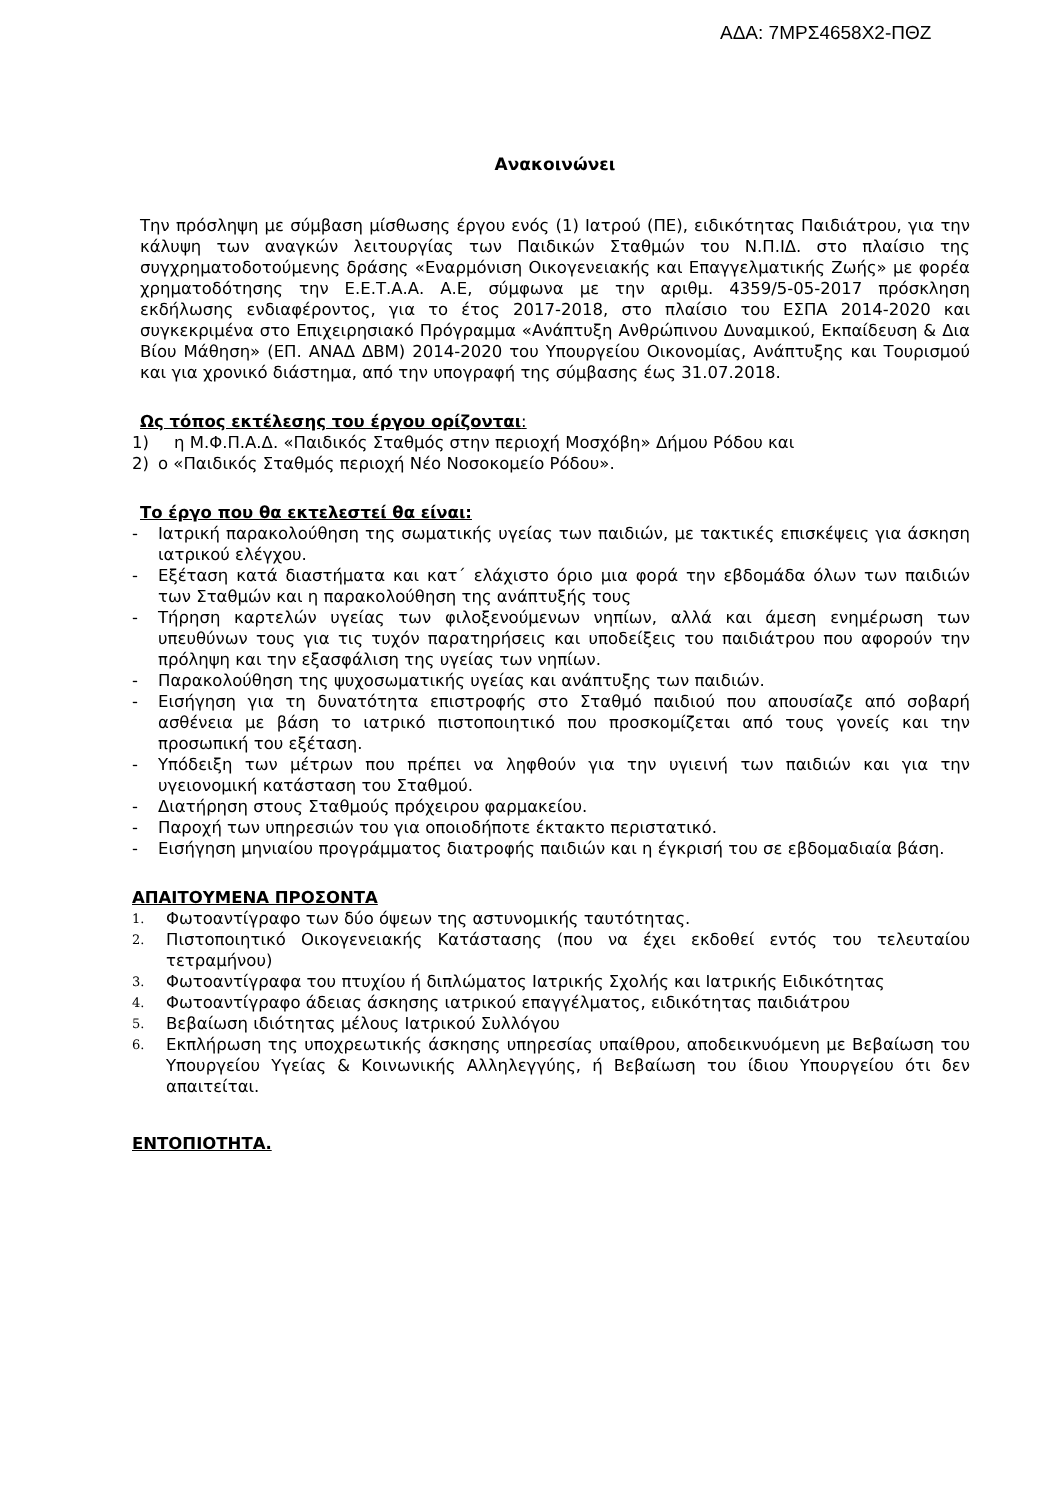ΑΔΑ: 7ΜΡΣ4658Χ2-ΠΘΖ
Ανακοινώνει
Την πρόσληψη με σύμβαση μίσθωσης έργου ενός (1) Ιατρού (ΠΕ), ειδικότητας Παιδιάτρου, για την κάλυψη των αναγκών λειτουργίας των Παιδικών Σταθμών του Ν.Π.ΙΔ. στο πλαίσιο της συγχρηματοδοτούμενης δράσης «Εναρμόνιση Οικογενειακής και Επαγγελματικής Ζωής» με φορέα χρηματοδότησης την Ε.Ε.Τ.Α.Α. Α.Ε, σύμφωνα με την αριθμ. 4359/5-05-2017 πρόσκληση εκδήλωσης ενδιαφέροντος, για το έτος 2017-2018, στο πλαίσιο του ΕΣΠΑ 2014-2020 και συγκεκριμένα στο Επιχειρησιακό Πρόγραμμα «Ανάπτυξη Ανθρώπινου Δυναμικού, Εκπαίδευση & Δια Βίου Μάθηση» (ΕΠ. ΑΝΑΔ ΔΒΜ) 2014-2020 του Υπουργείου Οικονομίας, Ανάπτυξης και Τουρισμού και για χρονικό διάστημα, από την υπογραφή της σύμβασης έως 31.07.2018.
Ως τόπος εκτέλεσης του έργου ορίζονται:
1) η Μ.Φ.Π.Α.Δ. «Παιδικός Σταθμός στην περιοχή Μοσχόβη» Δήμου Ρόδου και
2) ο «Παιδικός Σταθμός περιοχή Νέο Νοσοκομείο Ρόδου».
Το έργο που θα εκτελεστεί θα είναι:
- Ιατρική παρακολούθηση της σωματικής υγείας των παιδιών, με τακτικές επισκέψεις για άσκηση ιατρικού ελέγχου.
- Εξέταση κατά διαστήματα και κατ΄ ελάχιστο όριο μια φορά την εβδομάδα όλων των παιδιών των Σταθμών και η παρακολούθηση της ανάπτυξής τους
- Τήρηση καρτελών υγείας των φιλοξενούμενων νηπίων, αλλά και άμεση ενημέρωση των υπευθύνων τους για τις τυχόν παρατηρήσεις και υποδείξεις του παιδιάτρου που αφορούν την πρόληψη και την εξασφάλιση της υγείας των νηπίων.
- Παρακολούθηση της ψυχοσωματικής υγείας και ανάπτυξης των παιδιών.
- Εισήγηση για τη δυνατότητα επιστροφής στο Σταθμό παιδιού που απουσίαζε από σοβαρή ασθένεια με βάση το ιατρικό πιστοποιητικό που προσκομίζεται από τους γονείς και την προσωπική του εξέταση.
- Υπόδειξη των μέτρων που πρέπει να ληφθούν για την υγιεινή των παιδιών και για την υγειονομική κατάσταση του Σταθμού.
- Διατήρηση στους Σταθμούς πρόχειρου φαρμακείου.
- Παροχή των υπηρεσιών του για οποιοδήποτε έκτακτο περιστατικό.
- Εισήγηση μηνιαίου προγράμματος διατροφής παιδιών και η έγκρισή του σε εβδομαδιαία βάση.
ΑΠΑΙΤΟΥΜΕΝΑ ΠΡΟΣΟΝΤΑ
1. Φωτοαντίγραφο των δύο όψεων της αστυνομικής ταυτότητας.
2. Πιστοποιητικό Οικογενειακής Κατάστασης (που να έχει εκδοθεί εντός του τελευταίου τετραμήνου)
3. Φωτοαντίγραφα του πτυχίου ή διπλώματος Ιατρικής Σχολής και Ιατρικής Ειδικότητας
4. Φωτοαντίγραφο άδειας άσκησης ιατρικού επαγγέλματος, ειδικότητας παιδιάτρου
5. Βεβαίωση ιδιότητας μέλους Ιατρικού Συλλόγου
6. Εκπλήρωση της υποχρεωτικής άσκησης υπηρεσίας υπαίθρου, αποδεικνυόμενη με Βεβαίωση του Υπουργείου Υγείας & Κοινωνικής Αλληλεγγύης, ή Βεβαίωση του ίδιου Υπουργείου ότι δεν απαιτείται.
ΕΝΤΟΠΙΟΤΗΤΑ.